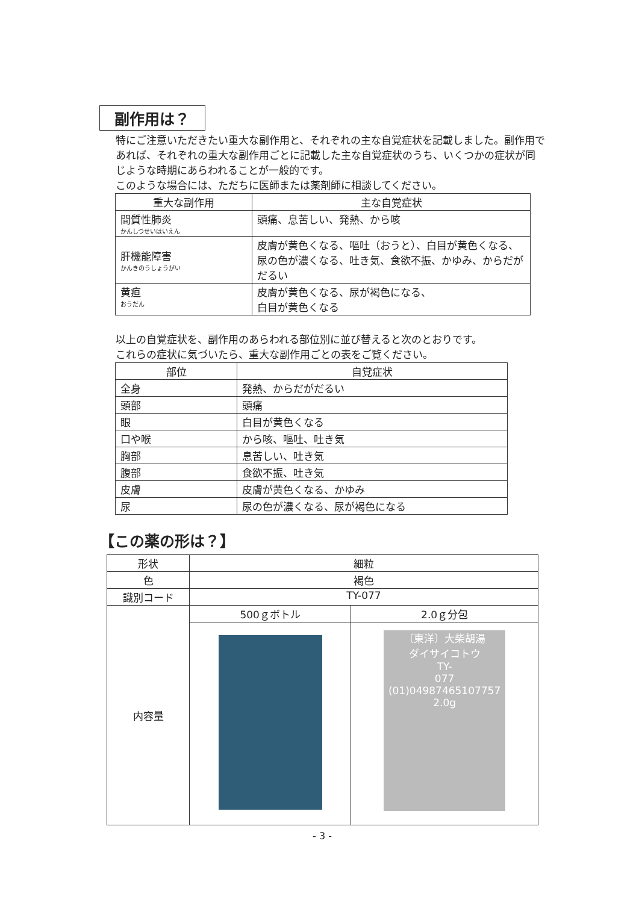副作用は？
特にご注意いただきたい重大な副作用と、それぞれの主な自覚症状を記載しました。副作用であれば、それぞれの重大な副作用ごとに記載した主な自覚症状のうち、いくつかの症状が同じような時期にあらわれることが一般的です。
このような場合には、ただちに医師または薬剤師に相談してください。
| 重大な副作用 | 主な自覚症状 |
| --- | --- |
| 間質性肺炎 かんしつせいはいえん | 頭痛、息苦しい、発熱、から咳 |
| 肝機能障害 かんきのうしょうがい | 皮膚が黄色くなる、嘔吐（おうと）、白目が黄色くなる、尿の色が濃くなる、吐き気、食欲不振、かゆみ、からだがだるい |
| 黄疸 おうだん | 皮膚が黄色くなる、尿が褐色になる、 白目が黄色くなる |
以上の自覚症状を、副作用のあらわれる部位別に並び替えると次のとおりです。
これらの症状に気づいたら、重大な副作用ごとの表をご覧ください。
| 部位 | 自覚症状 |
| --- | --- |
| 全身 | 発熱、からだがだるい |
| 頭部 | 頭痛 |
| 眼 | 白目が黄色くなる |
| 口や喉 | から咳、嘔吐、吐き気 |
| 胸部 | 息苦しい、吐き気 |
| 腹部 | 食欲不振、吐き気 |
| 皮膚 | 皮膚が黄色くなる、かゆみ |
| 尿 | 尿の色が濃くなる、尿が褐色になる |
【この薬の形は？】
| 形状 | 細粒 | |
| 色 | 褐色 | |
| 識別コード | TY-077 | |
| 内容量 | 500ｇボトル | 2.0ｇ分包 |
| | | 〔東洋〕大柴胡湯 ダイサイコトウ TY- 077 (01)04987465107757 2.0g |
- 3 -